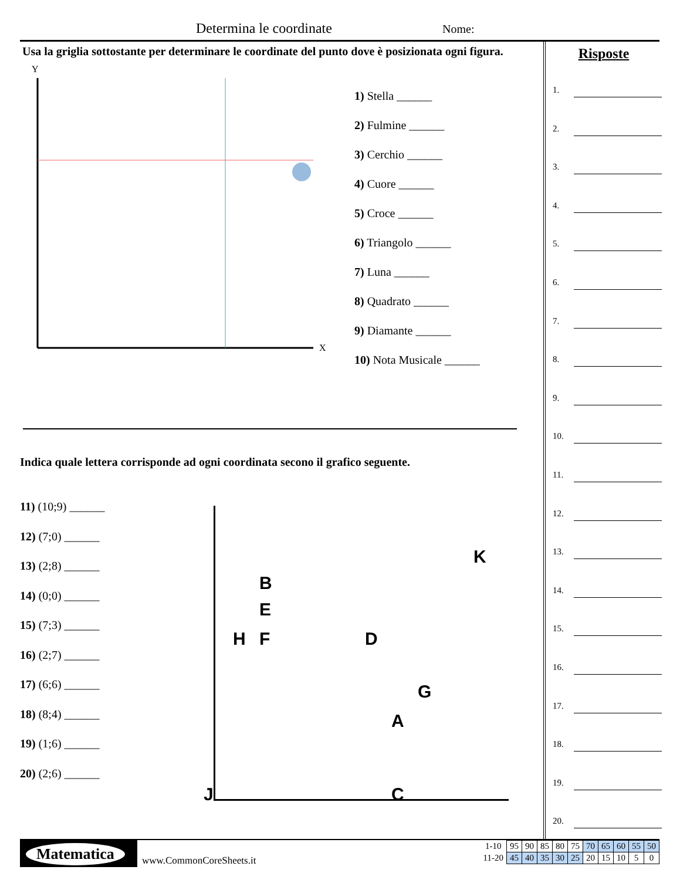Determina le coordinate Nome:
Usa la griglia sottostante per determinare le coordinate del punto dove è posizionata ogni figura.
Y
X
1) Stella ______
2) Fulmine ______
3) Cerchio ______
4) Cuore ______
5) Croce ______
6) Triangolo ______
7) Luna ______
8) Quadrato ______
9) Diamante ______
10) Nota Musicale ______
Indica quale lettera corrisponde ad ogni coordinata secono il grafico seguente.
11) (10;9) ______
12) (7;0) ______
13) (2;8) ______
14) (0;0) ______
15) (7;3) ______
16) (2;7) ______
17) (6;6) ______
18) (8;4) ______
19) (1;6) ______
20) (2;6) ______
K
B
E
H F D
G
A
J C
Risposte
1.
2.
3.
4.
5.
6.
7.
8.
9.
10.
11.
12.
13.
14.
15.
16.
17.
18.
19.
20.
Matematica
www.CommonCoreSheets.it
| 1-10 | 95 | 90 | 85 | 80 | 75 | 70 | 65 | 60 | 55 | 50 |
| 11-20 | 45 | 40 | 35 | 30 | 25 | 20 | 15 | 10 | 5 | 0 |